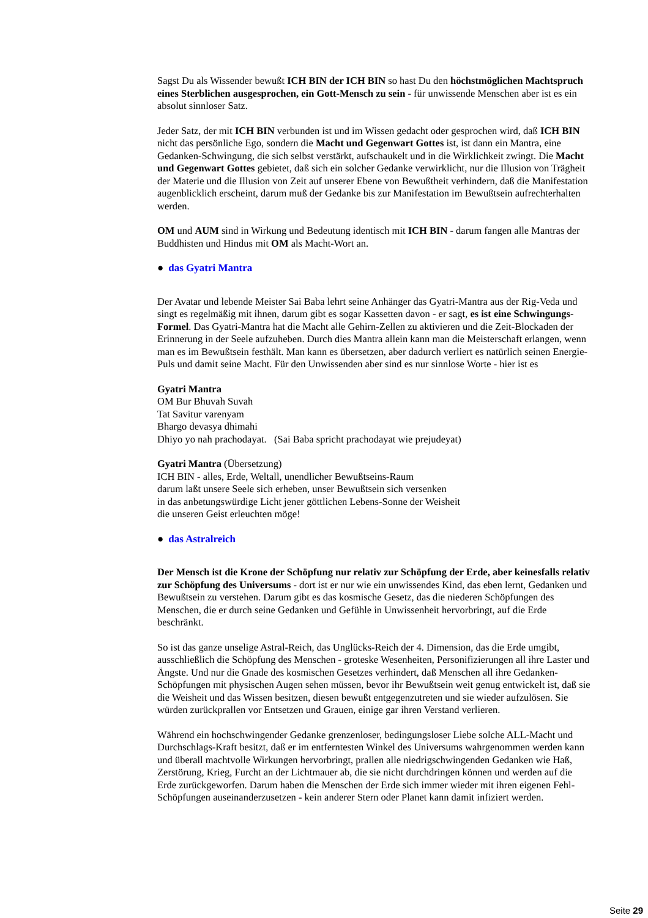Sagst Du als Wissender bewußt ICH BIN der ICH BIN so hast Du den höchstmöglichen Machtspruch eines Sterblichen ausgesprochen, ein Gott-Mensch zu sein - für unwissende Menschen aber ist es ein absolut sinnloser Satz.
Jeder Satz, der mit ICH BIN verbunden ist und im Wissen gedacht oder gesprochen wird, daß ICH BIN nicht das persönliche Ego, sondern die Macht und Gegenwart Gottes ist, ist dann ein Mantra, eine Gedanken-Schwingung, die sich selbst verstärkt, aufschaukelt und in die Wirklichkeit zwingt. Die Macht und Gegenwart Gottes gebietet, daß sich ein solcher Gedanke verwirklicht, nur die Illusion von Trägheit der Materie und die Illusion von Zeit auf unserer Ebene von Bewußtheit verhindern, daß die Manifestation augenblicklich erscheint, darum muß der Gedanke bis zur Manifestation im Bewußtsein aufrechterhalten werden.
OM und AUM sind in Wirkung und Bedeutung identisch mit ICH BIN - darum fangen alle Mantras der Buddhisten und Hindus mit OM als Macht-Wort an.
● das Gyatri Mantra
Der Avatar und lebende Meister Sai Baba lehrt seine Anhänger das Gyatri-Mantra aus der Rig-Veda und singt es regelmäßig mit ihnen, darum gibt es sogar Kassetten davon - er sagt, es ist eine Schwingungs-Formel. Das Gyatri-Mantra hat die Macht alle Gehirn-Zellen zu aktivieren und die Zeit-Blockaden der Erinnerung in der Seele aufzuheben. Durch dies Mantra allein kann man die Meisterschaft erlangen, wenn man es im Bewußtsein festhält. Man kann es übersetzen, aber dadurch verliert es natürlich seinen Energie-Puls und damit seine Macht. Für den Unwissenden aber sind es nur sinnlose Worte - hier ist es
Gyatri Mantra
OM Bur Bhuvah Suvah
Tat Savitur varenyam
Bhargo devasya dhimahi
Dhiyo yo nah prachodayat. (Sai Baba spricht prachodayat wie prejudeyat)
Gyatri Mantra (Übersetzung)
ICH BIN - alles, Erde, Weltall, unendlicher Bewußtseins-Raum
darum laßt unsere Seele sich erheben, unser Bewußtsein sich versenken
in das anbetungswürdige Licht jener göttlichen Lebens-Sonne der Weisheit
die unseren Geist erleuchten möge!
● das Astralreich
Der Mensch ist die Krone der Schöpfung nur relativ zur Schöpfung der Erde, aber keinesfalls relativ zur Schöpfung des Universums - dort ist er nur wie ein unwissendes Kind, das eben lernt, Gedanken und Bewußtsein zu verstehen. Darum gibt es das kosmische Gesetz, das die niederen Schöpfungen des Menschen, die er durch seine Gedanken und Gefühle in Unwissenheit hervorbringt, auf die Erde beschränkt.
So ist das ganze unselige Astral-Reich, das Unglücks-Reich der 4. Dimension, das die Erde umgibt, ausschließlich die Schöpfung des Menschen - groteske Wesenheiten, Personifizierungen all ihre Laster und Ängste. Und nur die Gnade des kosmischen Gesetzes verhindert, daß Menschen all ihre Gedanken-Schöpfungen mit physischen Augen sehen müssen, bevor ihr Bewußtsein weit genug entwickelt ist, daß sie die Weisheit und das Wissen besitzen, diesen bewußt entgegenzutreten und sie wieder aufzulösen. Sie würden zurückprallen vor Entsetzen und Grauen, einige gar ihren Verstand verlieren.
Während ein hochschwingender Gedanke grenzenloser, bedingungsloser Liebe solche ALL-Macht und Durchschlags-Kraft besitzt, daß er im entferntesten Winkel des Universums wahrgenommen werden kann und überall machtvolle Wirkungen hervorbringt, prallen alle niedrigschwingenden Gedanken wie Haß, Zerstörung, Krieg, Furcht an der Lichtmauer ab, die sie nicht durchdringen können und werden auf die Erde zurückgeworfen. Darum haben die Menschen der Erde sich immer wieder mit ihren eigenen Fehl-Schöpfungen auseinanderzusetzen - kein anderer Stern oder Planet kann damit infiziert werden.
Seite 29